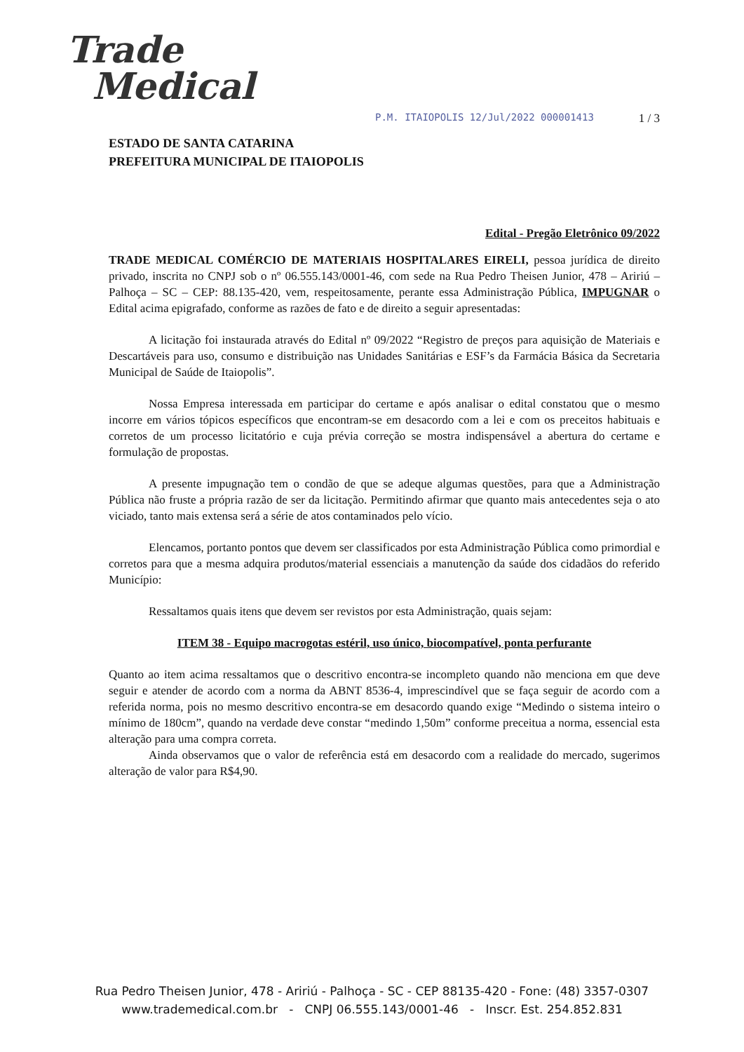Trade
Medical
P.M. ITAIOPOLIS 12/Jul/2022 000001413 1 / 3
ESTADO DE SANTA CATARINA
PREFEITURA MUNICIPAL DE ITAIOPOLIS
Edital - Pregão Eletrônico 09/2022
TRADE MEDICAL COMÉRCIO DE MATERIAIS HOSPITALARES EIRELI, pessoa jurídica de direito privado, inscrita no CNPJ sob o nº 06.555.143/0001-46, com sede na Rua Pedro Theisen Junior, 478 – Aririú – Palhoça – SC – CEP: 88.135-420, vem, respeitosamente, perante essa Administração Pública, IMPUGNAR o Edital acima epigrafado, conforme as razões de fato e de direito a seguir apresentadas:
A licitação foi instaurada através do Edital nº 09/2022 “Registro de preços para aquisição de Materiais e Descartáveis para uso, consumo e distribuição nas Unidades Sanitárias e ESF’s da Farmácia Básica da Secretaria Municipal de Saúde de Itaiopolis”.
Nossa Empresa interessada em participar do certame e após analisar o edital constatou que o mesmo incorre em vários tópicos específicos que encontram-se em desacordo com a lei e com os preceitos habituais e corretos de um processo licitatório e cuja prévia correção se mostra indispensável a abertura do certame e formulação de propostas.
A presente impugnação tem o condão de que se adeque algumas questões, para que a Administração Pública não fruste a própria razão de ser da licitação. Permitindo afirmar que quanto mais antecedentes seja o ato viciado, tanto mais extensa será a série de atos contaminados pelo vício.
Elencamos, portanto pontos que devem ser classificados por esta Administração Pública como primordial e corretos para que a mesma adquira produtos/material essenciais a manutenção da saúde dos cidadãos do referido Município:
Ressaltamos quais itens que devem ser revistos por esta Administração, quais sejam:
ITEM 38 - Equipo macrogotas estéril, uso único, biocompatível, ponta perfurante
Quanto ao item acima ressaltamos que o descritivo encontra-se incompleto quando não menciona em que deve seguir e atender de acordo com a norma da ABNT 8536-4, imprescindível que se faça seguir de acordo com a referida norma, pois no mesmo descritivo encontra-se em desacordo quando exige “Medindo o sistema inteiro o mínimo de 180cm”, quando na verdade deve constar “medindo 1,50m” conforme preceitua a norma, essencial esta alteração para uma compra correta.
Ainda observamos que o valor de referência está em desacordo com a realidade do mercado, sugerimos alteração de valor para R$4,90.
Rua Pedro Theisen Junior, 478 - Aririú - Palhoça - SC - CEP 88135-420 - Fone: (48) 3357-0307
www.trademedical.com.br - CNPJ 06.555.143/0001-46 - Inscr. Est. 254.852.831